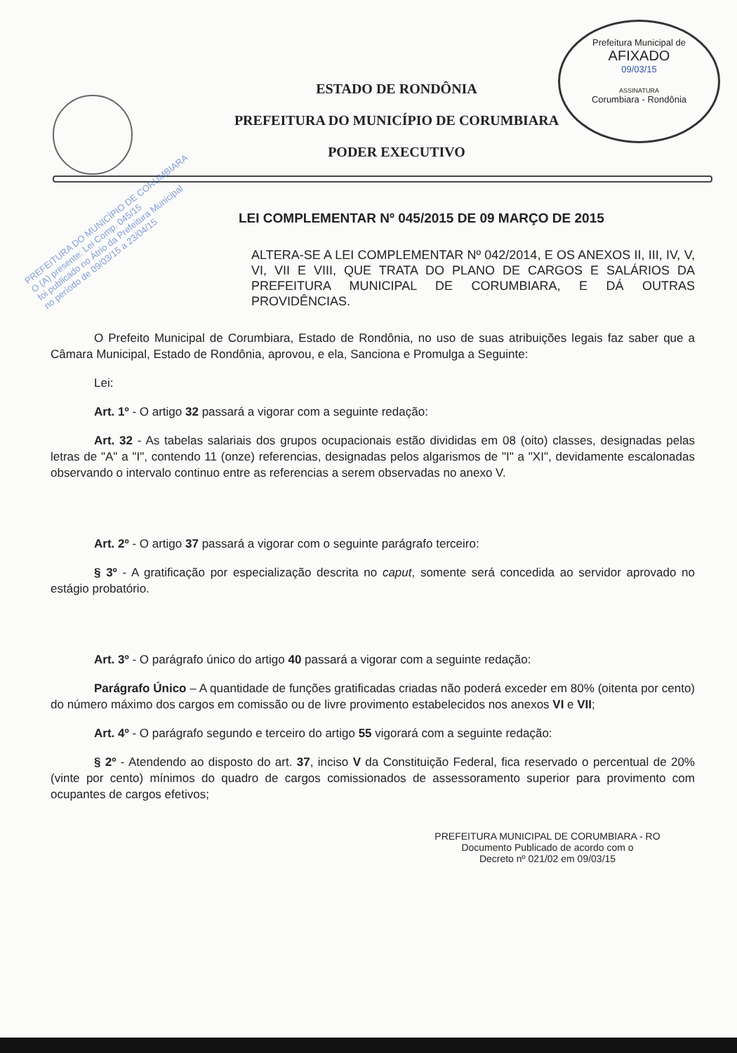Prefeitura Municipal de
AFIXADO
09/03/15
ASSINATURA
Corumbiara - Rondônia
ESTADO DE RONDÔNIA
PREFEITURA DO MUNICÍPIO DE CORUMBIARA
PODER EXECUTIVO
PREFEITURA DO MUNICÍPIO DE CORUMBIARA
O (A) presente: Lei Comp. 045/15
foi publicado no Átrio da Prefeitura Municipal
no período de 09/03/15 a 23/04/15
LEI COMPLEMENTAR Nº 045/2015 DE 09 MARÇO DE 2015
ALTERA-SE A LEI COMPLEMENTAR Nº 042/2014, E OS ANEXOS II, III, IV, V, VI, VII E VIII, QUE TRATA DO PLANO DE CARGOS E SALÁRIOS DA PREFEITURA MUNICIPAL DE CORUMBIARA, E DÁ OUTRAS PROVIDÊNCIAS.
O Prefeito Municipal de Corumbiara, Estado de Rondônia, no uso de suas atribuições legais faz saber que a Câmara Municipal, Estado de Rondônia, aprovou, e ela, Sanciona e Promulga a Seguinte:
Lei:
Art. 1º - O artigo 32 passará a vigorar com a seguinte redação:
Art. 32 - As tabelas salariais dos grupos ocupacionais estão divididas em 08 (oito) classes, designadas pelas letras de "A" a "I", contendo 11 (onze) referencias, designadas pelos algarismos de "I" a "XI", devidamente escalonadas observando o intervalo continuo entre as referencias a serem observadas no anexo V.
Art. 2º - O artigo 37 passará a vigorar com o seguinte parágrafo terceiro:
§ 3º - A gratificação por especialização descrita no caput, somente será concedida ao servidor aprovado no estágio probatório.
Art. 3º - O parágrafo único do artigo 40 passará a vigorar com a seguinte redação:
Parágrafo Único – A quantidade de funções gratificadas criadas não poderá exceder em 80% (oitenta por cento) do número máximo dos cargos em comissão ou de livre provimento estabelecidos nos anexos VI e VII;
Art. 4º - O parágrafo segundo e terceiro do artigo 55 vigorará com a seguinte redação:
§ 2º - Atendendo ao disposto do art. 37, inciso V da Constituição Federal, fica reservado o percentual de 20% (vinte por cento) mínimos do quadro de cargos comissionados de assessoramento superior para provimento com ocupantes de cargos efetivos;
PREFEITURA MUNICIPAL DE CORUMBIARA - RO
Documento Publicado de acordo com o
Decreto nº 021/02 em 09/03/15